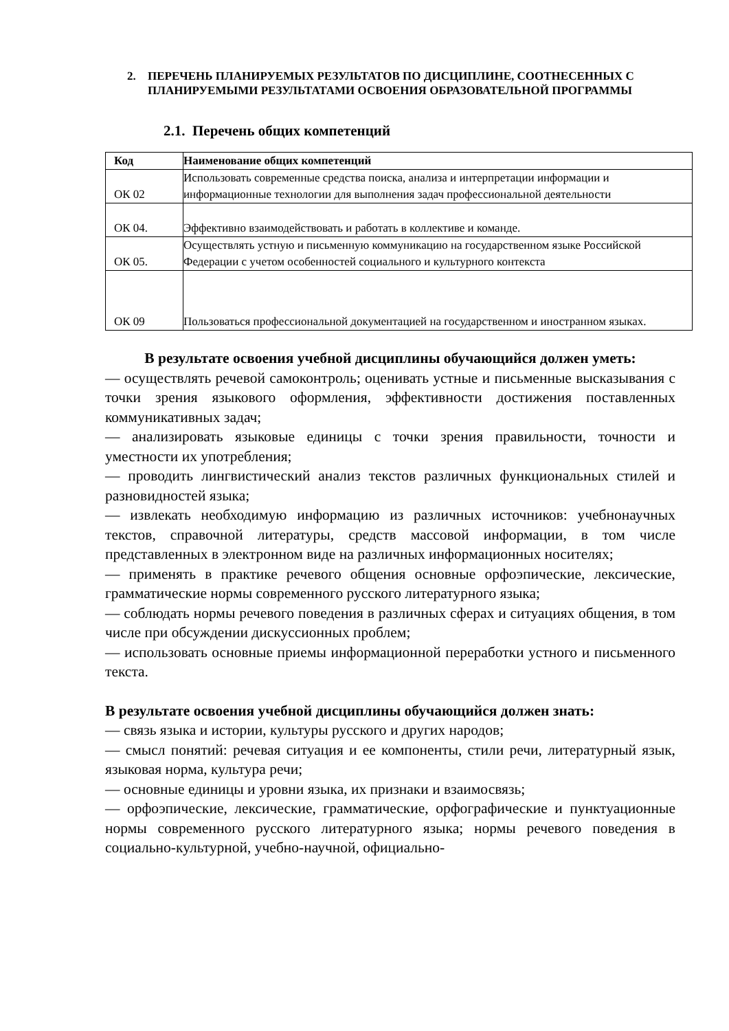2. ПЕРЕЧЕНЬ ПЛАНИРУЕМЫХ РЕЗУЛЬТАТОВ ПО ДИСЦИПЛИНЕ, СООТНЕСЕННЫХ С ПЛАНИРУЕМЫМИ РЕЗУЛЬТАТАМИ ОСВОЕНИЯ ОБРАЗОВАТЕЛЬНОЙ ПРОГРАММЫ
2.1. Перечень общих компетенций
| Код | Наименование общих компетенций |
| --- | --- |
| ОК 02 | Использовать современные средства поиска, анализа и интерпретации информации и информационные технологии для выполнения задач профессиональной деятельности |
| ОК 04. | Эффективно взаимодействовать и работать в коллективе и команде. |
| ОК 05. | Осуществлять устную и письменную коммуникацию на государственном языке Российской Федерации с учетом особенностей социального и культурного контекста |
| ОК 09 | Пользоваться профессиональной документацией на государственном и иностранном языках. |
В результате освоения учебной дисциплины обучающийся должен уметь:
— осуществлять речевой самоконтроль; оценивать устные и письменные высказывания с точки зрения языкового оформления, эффективности достижения поставленных коммуникативных задач;
— анализировать языковые единицы с точки зрения правильности, точности и уместности их употребления;
— проводить лингвистический анализ текстов различных функциональных стилей и разновидностей языка;
— извлекать необходимую информацию из различных источников: учебнонаучных текстов, справочной литературы, средств массовой информации, в том числе представленных в электронном виде на различных информационных носителях;
— применять в практике речевого общения основные орфоэпические, лексические, грамматические нормы современного русского литературного языка;
— соблюдать нормы речевого поведения в различных сферах и ситуациях общения, в том числе при обсуждении дискуссионных проблем;
— использовать основные приемы информационной переработки устного и письменного текста.
В результате освоения учебной дисциплины обучающийся должен знать:
— связь языка и истории, культуры русского и других народов;
— смысл понятий: речевая ситуация и ее компоненты, стили речи, литературный язык, языковая норма, культура речи;
— основные единицы и уровни языка, их признаки и взаимосвязь;
— орфоэпические, лексические, грамматические, орфографические и пунктуационные нормы современного русского литературного языка; нормы речевого поведения в социально-культурной, учебно-научной, официально-